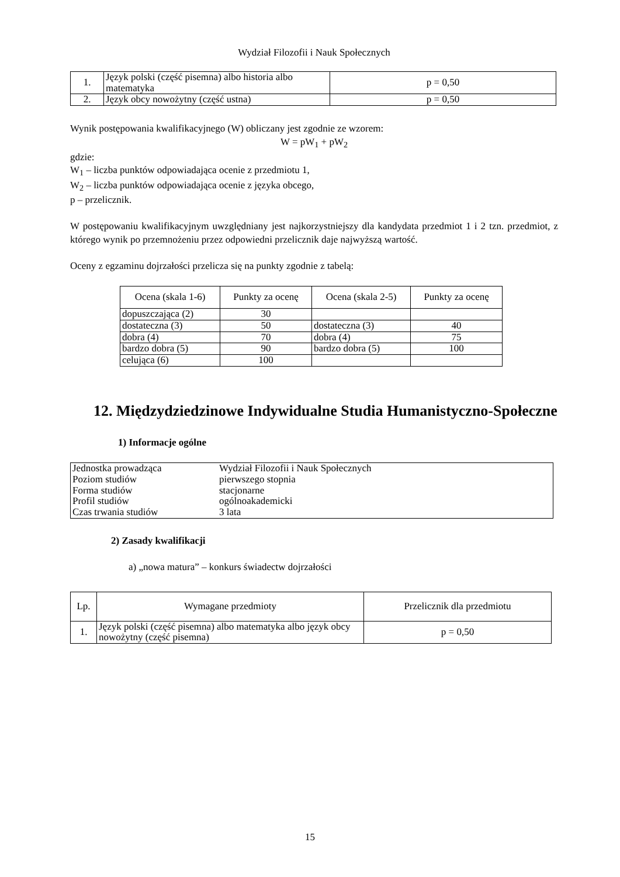Wydział Filozofii i Nauk Społecznych
| 1. | Język polski (część pisemna) albo historia albo matematyka | p = 0,50 |
| 2. | Język obcy nowożytny (część ustna) | p = 0,50 |
Wynik postępowania kwalifikacyjnego (W) obliczany jest zgodnie ze wzorem:
W = pW<sub>1</sub> + pW<sub>2</sub>
gdzie:
W<sub>1</sub> – liczba punktów odpowiadająca ocenie z przedmiotu 1,
W<sub>2</sub> – liczba punktów odpowiadająca ocenie z języka obcego,
p – przelicznik.
W postępowaniu kwalifikacyjnym uwzględniany jest najkorzystniejszy dla kandydata przedmiot 1 i 2 tzn. przedmiot, z którego wynik po przemnożeniu przez odpowiedni przelicznik daje najwyższą wartość.
Oceny z egzaminu dojrzałości przelicza się na punkty zgodnie z tabelą:
| Ocena (skala 1-6) | Punkty za ocenę | Ocena (skala 2-5) | Punkty za ocenę |
| --- | --- | --- | --- |
| dopuszczająca (2) | 30 | | |
| dostateczna (3) | 50 | dostateczna (3) | 40 |
| dobra (4) | 70 | dobra (4) | 75 |
| bardzo dobra (5) | 90 | bardzo dobra (5) | 100 |
| celująca (6) | 100 | | |
12. Międzydziedzinowe Indywidualne Studia Humanistyczno-Społeczne
1) Informacje ogólne
| Jednostka prowadząca | Wydział Filozofii i Nauk Społecznych |
| Poziom studiów | pierwszego stopnia |
| Forma studiów | stacjonarne |
| Profil studiów | ogólnoakademicki |
| Czas trwania studiów | 3 lata |
2) Zasady kwalifikacji
a) „nowa matura” – konkurs świadectw dojrzałości
| Lp. | Wymagane przedmioty | Przelicznik dla przedmiotu |
| 1. | Język polski (część pisemna) albo matematyka albo język obcy nowożytny (część pisemna) | p = 0,50 |
15